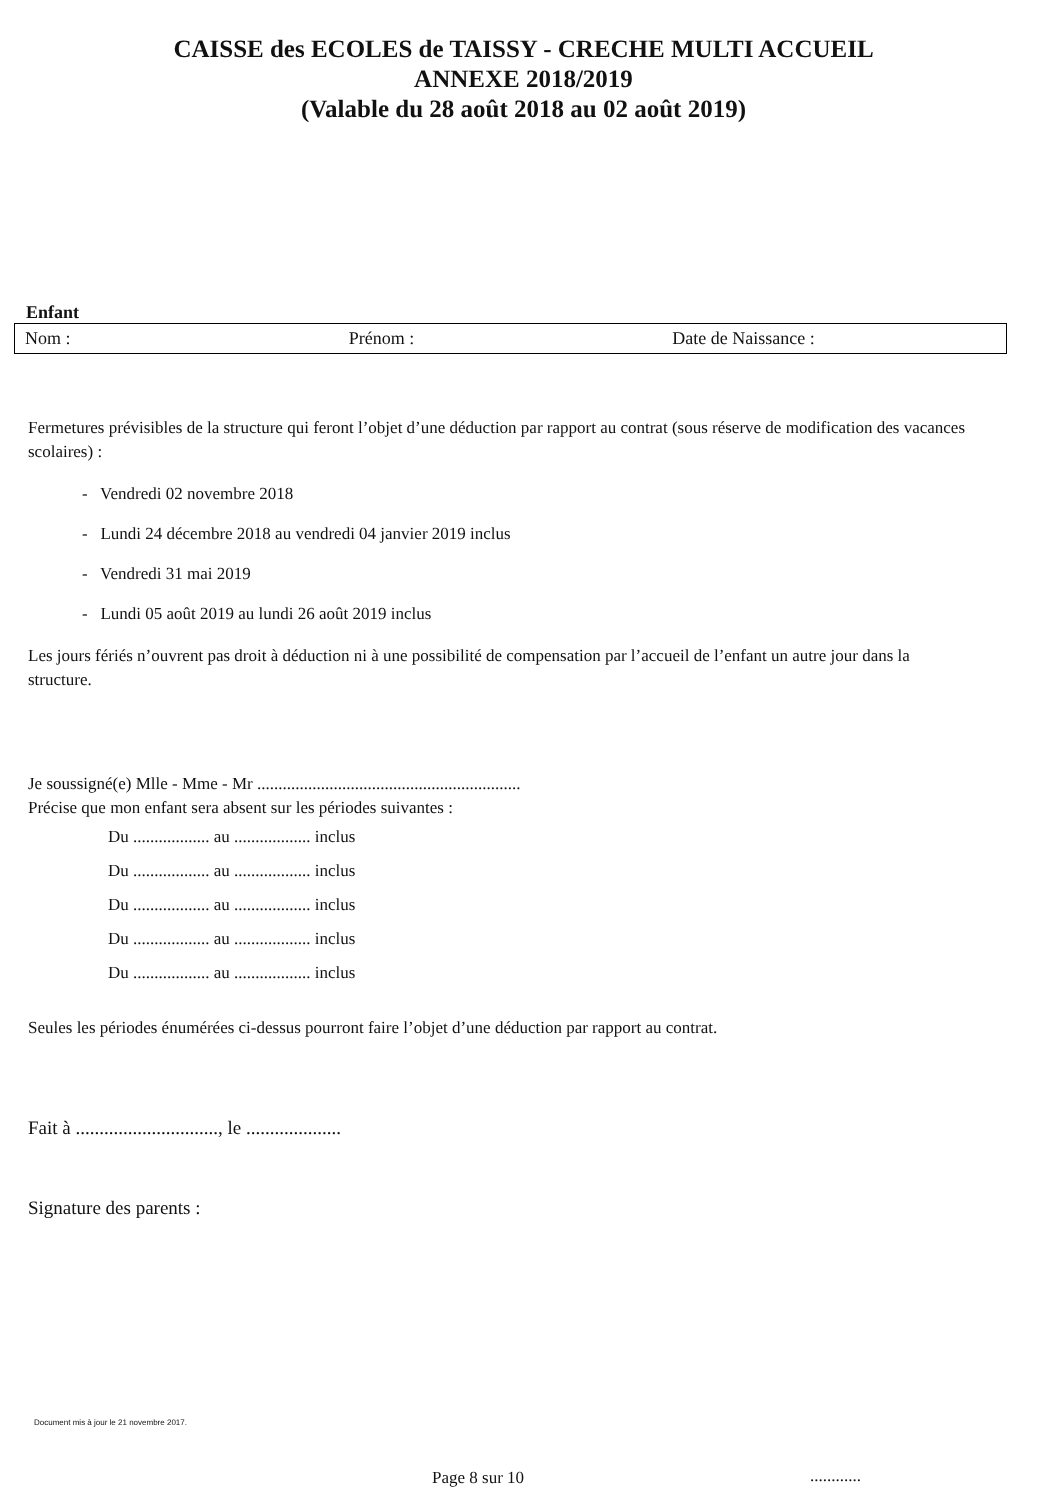CAISSE des ECOLES de TAISSY - CRECHE MULTI ACCUEIL
ANNEXE 2018/2019
(Valable du 28 août 2018 au 02 août 2019)
Enfant
Nom : Prénom : Date de Naissance :
Fermetures prévisibles de la structure qui feront l’objet d’une déduction par rapport au contrat (sous réserve de modification des vacances scolaires) :
- Vendredi 02 novembre 2018
- Lundi 24 décembre 2018 au vendredi 04 janvier 2019 inclus
- Vendredi 31 mai 2019
- Lundi 05 août 2019 au lundi 26 août 2019 inclus
Les jours fériés n’ouvrent pas droit à déduction ni à une possibilité de compensation par l’accueil de l’enfant un autre jour dans la structure.
Je soussigné(e) Mlle - Mme - Mr ..............................................................
Précise que mon enfant sera absent sur les périodes suivantes :
Du .................. au .................. inclus
Du .................. au .................. inclus
Du .................. au .................. inclus
Du .................. au .................. inclus
Du .................. au .................. inclus
Seules les périodes énumérées ci-dessus pourront faire l’objet d’une déduction par rapport au contrat.
Fait à .............................., le ....................
Signature des parents :
Document mis à jour le 21 novembre 2017.
Page 8 sur 10 ............